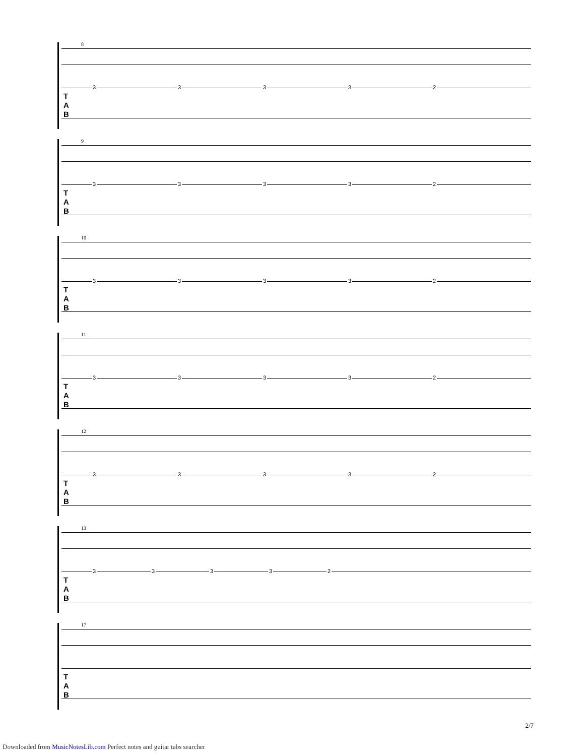8
3 3 3 3 2
T
A
B
9
3 3 3 3 2
T
A
B
10
3 3 3 3 2
T
A
B
11
3 3 3 3 2
T
A
B
12
3 3 3 3 2
T
A
B
13
3 3 3 3 2
T
A
B
17
T
A
B
2/7
Downloaded from MusicNotesLib.com Perfect notes and guitar tabs searcher